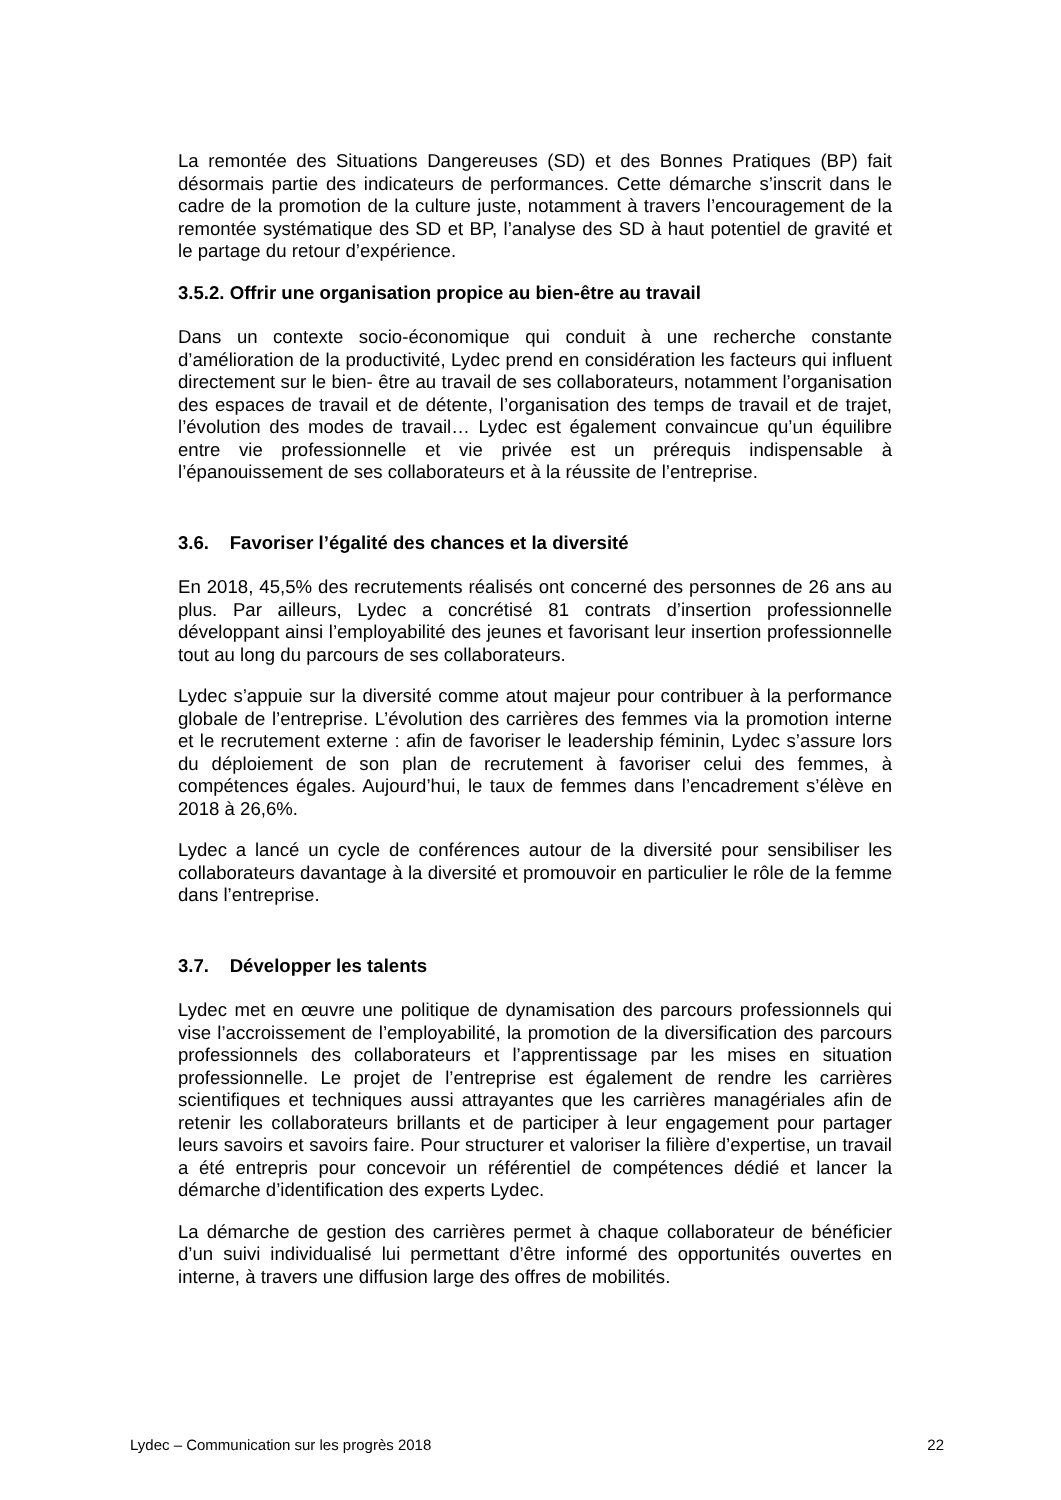La remontée des Situations Dangereuses (SD) et des Bonnes Pratiques (BP) fait désormais partie des indicateurs de performances. Cette démarche s’inscrit dans le cadre de la promotion de la culture juste, notamment à travers l’encouragement de la remontée systématique des SD et BP, l’analyse des SD à haut potentiel de gravité et le partage du retour d’expérience.
3.5.2. Offrir une organisation propice au bien-être au travail
Dans un contexte socio-économique qui conduit à une recherche constante d’amélioration de la productivité, Lydec prend en considération les facteurs qui influent directement sur le bien- être au travail de ses collaborateurs, notamment l’organisation des espaces de travail et de détente, l’organisation des temps de travail et de trajet, l’évolution des modes de travail… Lydec est également convaincue qu’un équilibre entre vie professionnelle et vie privée est un prérequis indispensable à l’épanouissement de ses collaborateurs et à la réussite de l’entreprise.
3.6. Favoriser l’égalité des chances et la diversité
En 2018, 45,5% des recrutements réalisés ont concerné des personnes de 26 ans au plus. Par ailleurs, Lydec a concrétisé 81 contrats d’insertion professionnelle développant ainsi l’employabilité des jeunes et favorisant leur insertion professionnelle tout au long du parcours de ses collaborateurs.
Lydec s’appuie sur la diversité comme atout majeur pour contribuer à la performance globale de l’entreprise. L’évolution des carrières des femmes via la promotion interne et le recrutement externe : afin de favoriser le leadership féminin, Lydec s’assure lors du déploiement de son plan de recrutement à favoriser celui des femmes, à compétences égales. Aujourd’hui, le taux de femmes dans l’encadrement s’élève en 2018 à 26,6%.
Lydec a lancé un cycle de conférences autour de la diversité pour sensibiliser les collaborateurs davantage à la diversité et promouvoir en particulier le rôle de la femme dans l’entreprise.
3.7. Développer les talents
Lydec met en œuvre une politique de dynamisation des parcours professionnels qui vise l’accroissement de l’employabilité, la promotion de la diversification des parcours professionnels des collaborateurs et l’apprentissage par les mises en situation professionnelle. Le projet de l’entreprise est également de rendre les carrières scientifiques et techniques aussi attrayantes que les carrières managériales afin de retenir les collaborateurs brillants et de participer à leur engagement pour partager leurs savoirs et savoirs faire. Pour structurer et valoriser la filière d’expertise, un travail a été entrepris pour concevoir un référentiel de compétences dédié et lancer la démarche d’identification des experts Lydec.
La démarche de gestion des carrières permet à chaque collaborateur de bénéficier d’un suivi individualisé lui permettant d’être informé des opportunités ouvertes en interne, à travers une diffusion large des offres de mobilités.
Lydec – Communication sur les progrès 2018 22